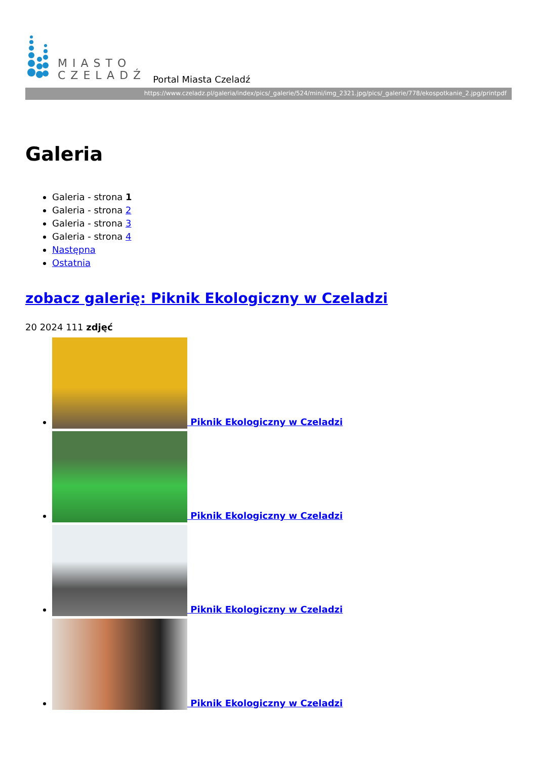MIASTO
CZELADŹ
Portal Miasta Czeladź
https://www.czeladz.pl/galeria/index/pics/_galerie/524/mini/img_2321.jpg/pics/_galerie/778/ekospotkanie_2.jpg/printpdf
Galeria
Galeria - strona 1
Galeria - strona 2
Galeria - strona 3
Galeria - strona 4
Następna
Ostatnia
zobacz galerię: Piknik Ekologiczny w Czeladzi
20 2024 111 zdjęć
Piknik Ekologiczny w Czeladzi
Piknik Ekologiczny w Czeladzi
Piknik Ekologiczny w Czeladzi
Piknik Ekologiczny w Czeladzi